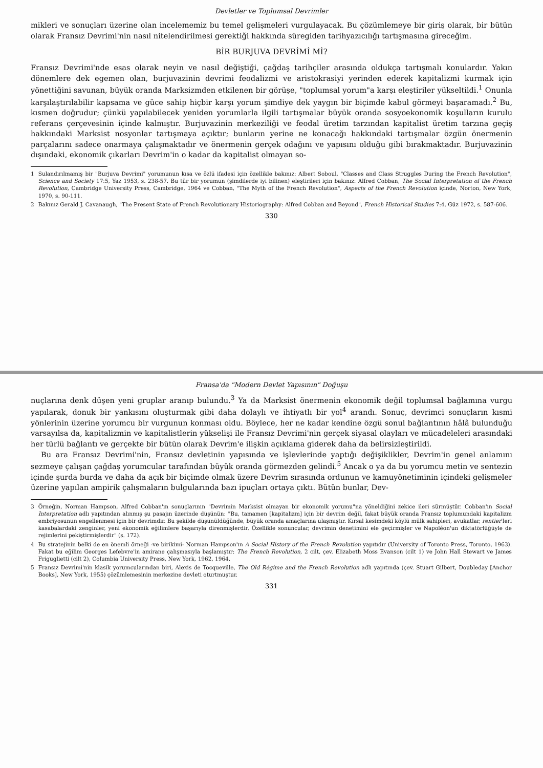Devletler ve Toplumsal Devrimler
mikleri ve sonuçları üzerine olan incelememiz bu temel gelişmeleri vurgulayacak. Bu çözümlemeye bir giriş olarak, bir bütün olarak Fransız Devrimi'nin nasıl nitelendirilmesi gerektiği hakkında süregiden tarihyazıcılığı tartışmasına gireceğim.
BİR BURJUVA DEVRİMİ Mİ?
Fransız Devrimi'nde esas olarak neyin ve nasıl değiştiği, çağdaş tarihçiler arasında oldukça tartışmalı konulardır. Yakın dönemlere dek egemen olan, burjuvazinin devrimi feodalizmi ve aristokrasiyi yerinden ederek kapitalizmi kurmak için yönettiğini savunan, büyük oranda Marksizmden etkilenen bir görüşe, "toplumsal yorum"a karşı eleştiriler yükseltildi.<sup>1</sup> Onunla karşılaştırılabilir kapsama ve güce sahip hiçbir karşı yorum şimdiye dek yaygın bir biçimde kabul görmeyi başaramadı.<sup>2</sup> Bu, kısmen doğrudur; çünkü yapılabilecek yeniden yorumlarla ilgili tartışmalar büyük oranda sosyoekonomik koşulların kurulu referans çerçevesinin içinde kalmıştır. Burjuvazinin merkeziliği ve feodal üretim tarzından kapitalist üretim tarzına geçiş hakkındaki Marksist nosyonlar tartışmaya açıktır; bunların yerine ne konacağı hakkındaki tartışmalar özgün önermenin parçalarını sadece onarmaya çalışmaktadır ve önermenin gerçek odağını ve yapısını olduğu gibi bırakmaktadır. Burjuvazinin dışındaki, ekonomik çıkarları Devrim'in o kadar da kapitalist olmayan so-
1 Sulandırılmamış bir "Burjuva Devrimi" yorumunun kısa ve özlü ifadesi için özellikle bakınız: Albert Soboul, "Classes and Class Struggles During the French Revolution", Science and Society 17:5, Yaz 1953, s. 238-57. Bu tür bir yorumun (şimdilerde iyi bilinen) eleştirileri için bakınız: Alfred Cobban, The Social Interpretation of the French Revolution, Cambridge University Press, Cambridge, 1964 ve Cobban, "The Myth of the French Revolution", Aspects of the French Revolution içinde, Norton, New York, 1970, s. 90-111.
2 Bakınız Gerald J. Cavanaugh, "The Present State of French Revolutionary Historiography: Alfred Cobban and Beyond", French Historical Studies 7:4, Güz 1972, s. 587-606.
330
Fransa'da "Modern Devlet Yapısının" Doğuşu
nuçlarına denk düşen yeni gruplar aranıp bulundu.<sup>3</sup> Ya da Marksist önermenin ekonomik değil toplumsal bağlamına vurgu yapılarak, donuk bir yankısını oluşturmak gibi daha dolaylı ve ihtiyatlı bir yol<sup>4</sup> arandı. Sonuç, devrimci sonuçların kısmi yönlerinin üzerine yorumcu bir vurgunun konması oldu. Böylece, her ne kadar kendine özgü sonul bağlantının hâlâ bulunduğu varsayılsa da, kapitalizmin ve kapitalistlerin yükselişi ile Fransız Devrimi'nin gerçek siyasal olayları ve mücadeleleri arasındaki her türlü bağlantı ve gerçekte bir bütün olarak Devrim'e ilişkin açıklama giderek daha da belirsizleştirildi.
Bu ara Fransız Devrimi'nin, Fransız devletinin yapısında ve işlevlerinde yaptığı değişiklikler, Devrim'in genel anlamını sezmeye çalışan çağdaş yorumcular tarafından büyük oranda görmezden gelindi.<sup>5</sup> Ancak o ya da bu yorumcu metin ve sentezin içinde şurda burda ve daha da açık bir biçimde olmak üzere Devrim sırasında ordunun ve kamuyönetiminin içindeki gelişmeler üzerine yapılan ampirik çalışmaların bulgularında bazı ipuçları ortaya çıktı. Bütün bunlar, Dev-
3 Örneğin, Norman Hampson, Alfred Cobban'ın sonuçlarının "Devrimin Marksist olmayan bir ekonomik yorumu"na yöneldiğini zekice ileri sürmüştür. Cobban'ın Social Interpretation adlı yapıtından alınmış şu pasajın üzerinde düşünün: "Bu, tamamen [kapitalizm] için bir devrim değil, fakat büyük oranda Fransız toplumundaki kapitalizm embriyosunun engellenmesi için bir devrimdir. Bu şekilde düşünüldüğünde, büyük oranda amaçlarına ulaşmıştır. Kırsal kesimdeki köylü mülk sahipleri, avukatlar, rentier'leri kasabalardaki zenginler, yeni ekonomik eğilimlere başarıyla direnmişlerdir. Özellikle sonuncular, devrimin denetimini ele geçirmişler ve Napoléon'un diktatörlüğüyle de rejimlerini pekiştirmişlerdir" (s. 172).
4 Bu stratejinin belki de en önemli örneği -ve birikimi- Norman Hampson'ın A Social History of the French Revolution yapıtıdır (University of Toronto Press, Toronto, 1963). Fakat bu eğilim Georges Lefebvre'in amirane çalışmasıyla başlamıştır: The French Revolution, 2 cilt, çev. Elizabeth Moss Evanson (cilt 1) ve John Hall Stewart ve James Friguglietti (cilt 2), Columbia University Press, New York, 1962, 1964.
5 Fransız Devrimi'nin klasik yorumcularından biri, Alexis de Tocqueville, The Old Régime and the French Revolution adlı yapıtında (çev. Stuart Gilbert, Doubleday [Anchor Books], New York, 1955) çözümlemesinin merkezine devleti oturtmuştur.
331